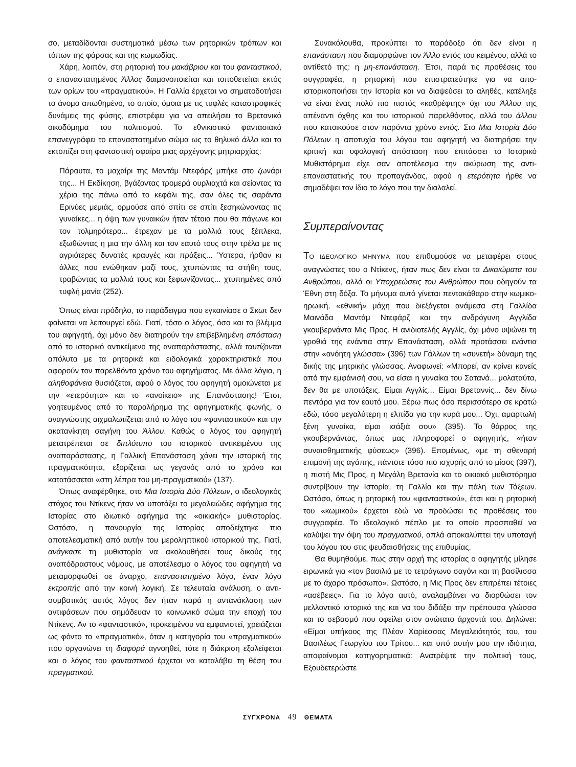σο, μεταδίδονται συστηματικά μέσω των ρητορικών τρόπων και τόπων της φάρσας και της κωμωδίας.
Χάρη, λοιπόν, στη ρητορική του μακάβριου και του φανταστικού, ο επαναστατημένος Άλλος δαιμονοποιείται και τοποθετείται εκτός των ορίων του «πραγματικού». Η Γαλλία έρχεται να σηματοδοτήσει το άνομο απωθημένο, το οποίο, όμοια με τις τυφλές καταστροφικές δυνάμεις της φύσης, επιστρέφει για να απειλήσει το Βρετανικό οικοδόμημα του πολιτισμού. Το εθνικιστικό φαντασιακό επανεγγράφει το επαναστατημένο σώμα ως το θηλυκό άλλο και το εκτοπίζει στη φανταστική σφαίρα μιας αρχέγονης μητριαρχίας:
Πάραυτα, το μαχαίρι της Μαντάμ Ντεφάρζ μπήκε στο ζωνάρι της... Η Εκδίκηση, βγάζοντας τρομερά ουρλιαχτά και σείοντας τα χέρια της πάνω από το κεφάλι της, σαν όλες τις σαράντα Ερινύες μεμιάς, ορμούσε από σπίτι σε σπίτι ξεσηκώνοντας τις γυναίκες... η όψη των γυναικών ήταν τέτοια που θα πάγωνε και τον τολμηρότερο... έτρεχαν με τα μαλλιά τους ξέπλεκα, εξωθώντας η μια την άλλη και τον εαυτό τους στην τρέλα με τις αγριότερες δυνατές κραυγές και πράξεις... Ύστερα, ήρθαν κι άλλες που ενώθηκαν μαζί τους, χτυπώντας τα στήθη τους, τραβώντας τα μαλλιά τους και ξεφωνίζοντας... χτυπημένες από τυφλή μανία (252).
Όπως είναι πρόδηλο, το παράδειγμα που εγκαινίασε ο Σκωτ δεν φαίνεται να λειτουργεί εδώ. Γιατί, τόσο ο λόγος, όσο και το βλέμμα του αφηγητή, όχι μόνο δεν διατηρούν την επιβεβλημένη απόσταση από το ιστορικό αντικείμενο της αναπαράστασης, αλλά ταυτίζονται απόλυτα με τα ρητορικά και ειδολογικά χαρακτηριστικά που αφορούν τον παρελθόντα χρόνο του αφηγήματος. Με άλλα λόγια, η αληθοφάνεια θυσιάζεται, αφού ο λόγος του αφηγητή ομοιώνεται με την «ετερότητα» και το «ανοίκειο» της Επανάστασης! Έτσι, γοητευμένος από το παραλήρημα της αφηγηματικής φωνής, ο αναγνώστης αιχμαλωτίζεται από το λόγο του «φανταστικού» και την ακατανίκητη σαγήνη του Άλλου. Καθώς ο λόγος του αφηγητή μετατρέπεται σε διπλότυπο του ιστορικού αντικειμένου της αναπαράστασης, η Γαλλική Επανάσταση χάνει την ιστορική της πραγματικότητα, εξορίζεται ως γεγονός από το χρόνο και κατατάσσεται «στη λέπρα του μη-πραγματικού» (137).
Όπως αναφέρθηκε, στο Μια Ιστορία Δύο Πόλεων, ο ιδεολογικός στόχος του Ντίκενς ήταν να υποτάξει το μεγαλειώδες αφήγημα της Ιστορίας στο ιδιωτικό αφήγημα της «οικιακής» μυθιστορίας. Ωστόσο, η πανουργία της Ιστορίας αποδείχτηκε πιο αποτελεσματική από αυτήν του μεροληπτικού ιστορικού της. Γιατί, ανάγκασε τη μυθιστορία να ακολουθήσει τους δικούς της αναπόδραστους νόμους, με αποτέλεσμα ο λόγος του αφηγητή να μεταμορφωθεί σε άναρχο, επαναστατημένο λόγο, έναν λόγο εκτροπής από την κοινή λογική. Σε τελευταία ανάλυση, ο αντι-συμβατικός αυτός λόγος δεν ήταν παρά η αντανάκλαση των αντιφάσεων που σημάδευαν το κοινωνικό σώμα την εποχή του Ντίκενς. Αν το «φανταστικό», προκειμένου να εμφανιστεί, χρειάζεται ως φόντο το «πραγματικό», όταν η κατηγορία του «πραγματικού» που οργανώνει τη διαφορά αγνοηθεί, τότε η διάκριση εξαλείφεται και ο λόγος του φανταστικού έρχεται να καταλάβει τη θέση του πραγματικού.
Συνακόλουθα, προκύπτει το παράδοξο ότι δεν είναι η επανάσταση που διαμορφώνει τον Άλλο εντός του κειμένου, αλλά το αντίθετό της: η μη-επανάσταση. Έτσι, παρά τις προθέσεις του συγγραφέα, η ρητορική που επιστρατεύτηκε για να απο-ιστορικοποιήσει την Ιστορία και να διαψεύσει το αληθές, κατέληξε να είναι ένας πολύ πιο πιστός «καθρέφτης» όχι του Άλλου της απέναντι όχθης και του ιστορικού παρελθόντος, αλλά του άλλου που κατοικούσε στον παρόντα χρόνο εντός. Στο Μια Ιστορία Δύο Πόλεων η αποτυχία του λόγου του αφηγητή να διατηρήσει την κριτική και υφολογική απόσταση που επιτάσσει το Ιστορικό Μυθιστόρημα είχε σαν αποτέλεσμα την ακύρωση της αντι-επαναστατικής του προπαγάνδας, αφού η ετερότητα ήρθε να σημαδέψει τον ίδιο το λόγο που την διαλαλεί.
Συμπεραίνοντας
ΤΟ ΙΔΕΟΛΟΓΙΚΟ ΜΗΝΥΜΑ που επιθυμούσε να μεταφέρει στους αναγνώστες του ο Ντίκενς, ήταν πως δεν είναι τα Δικαιώματα του Ανθρώπου, αλλά οι Υποχρεώσεις του Ανθρώπου που οδηγούν τα Έθνη στη δόξα. Το μήνυμα αυτό γίνεται πεντακάθαρο στην κωμικο-ηρωική, «εθνική» μάχη που διεξάγεται ανάμεσα στη Γαλλίδα Μαινάδα Μαντάμ Ντεφάρζ και την ανδρόγυνη Αγγλίδα γκουβερνάντα Μις Προς. Η ανιδιοτελής Αγγλίς, όχι μόνο υψώνει τη γροθιά της ενάντια στην Επανάσταση, αλλά προτάσσει ενάντια στην «ανόητη γλώσσα» (396) των Γάλλων τη «συνετή» δύναμη της δικής της μητρικής γλώσσας. Αναφωνεί: «Μπορεί, αν κρίνει κανείς από την εμφάνισή σου, να είσαι η γυναίκα του Σατανά... μολαταύτα, δεν θα με υποτάξεις. Είμαι Αγγλίς... Είμαι Βρεταννίς... δεν δίνω πεντάρα για τον εαυτό μου. Ξέρω πως όσο περισσότερο σε κρατώ εδώ, τόσο μεγαλύτερη η ελπίδα για την κυρά μου... Όχι, αμαρτωλή ξένη γυναίκα, είμαι ισάξιά σου» (395). Το θάρρος της γκουβερνάντας, όπως μας πληροφορεί ο αφηγητής, «ήταν συναισθηματικής φύσεως» (396). Επομένως, «με τη σθεναρή επιμονή της αγάπης, πάντοτε τόσο πιο ισχυρής από το μίσος (397), η πιστή Μις Προς, η Μεγάλη Βρετανία και το οικιακό μυθιστόρημα συντρίβουν την Ιστορία, τη Γαλλία και την πάλη των Τάξεων. Ωστόσο, όπως η ρητορική του «φανταστικού», έτσι και η ρητορική του «κωμικού» έρχεται εδώ να προδώσει τις προθέσεις του συγγραφέα. Το ιδεολογικό πέπλο με το οποίο προσπαθεί να καλύψει την όψη του πραγματικού, απλά αποκαλύπτει την υποταγή του λόγου του στις ψευδαισθήσεις της επιθυμίας.
Θα θυμηθούμε, πως στην αρχή της ιστορίας ο αφηγητής μίλησε ειρωνικά για «τον βασιλιά με το τετράγωνο σαγόνι και τη βασίλισσα με το άχαρο πρόσωπο». Ωστόσο, η Μις Προς δεν επιτρέπει τέτοιες «ασέβειες». Για το λόγο αυτό, αναλαμβάνει να διορθώσει τον μελλοντικό ιστορικό της και να του διδάξει την πρέπουσα γλώσσα και το σεβασμό που οφείλει στον ανώτατο άρχοντά του. Δηλώνει: «Είμαι υπήκοος της Πλέον Χαρίεσσας Μεγαλειότητός του, του Βασιλέως Γεωργίου του Τρίτου... και υπό αυτήν μου την ιδιότητα, αποφαίνομαι κατηγορηματικά: Ανατρέψτε την πολιτική τους, Εξουδετερώστε
ΣΥΓΧΡΟΝΑ 49 ΘΕΜΑΤΑ